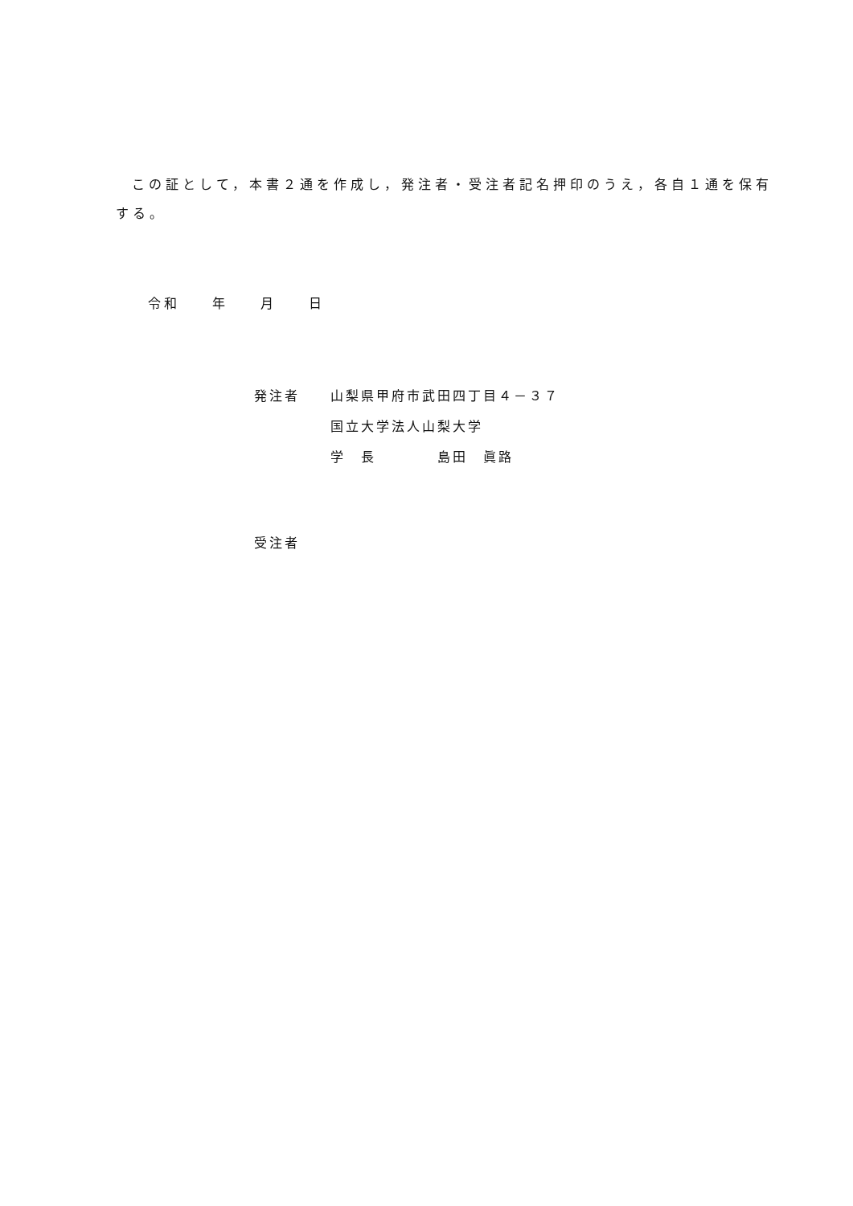この証として，本書２通を作成し，発注者・受注者記名押印のうえ，各自１通を保有する。
令和　　年　　月　　日
発注者　　山梨県甲府市武田四丁目４－３７ 　　　　　国立大学法人山梨大学 　　　　　学　長　　　　島田　眞路
受注者